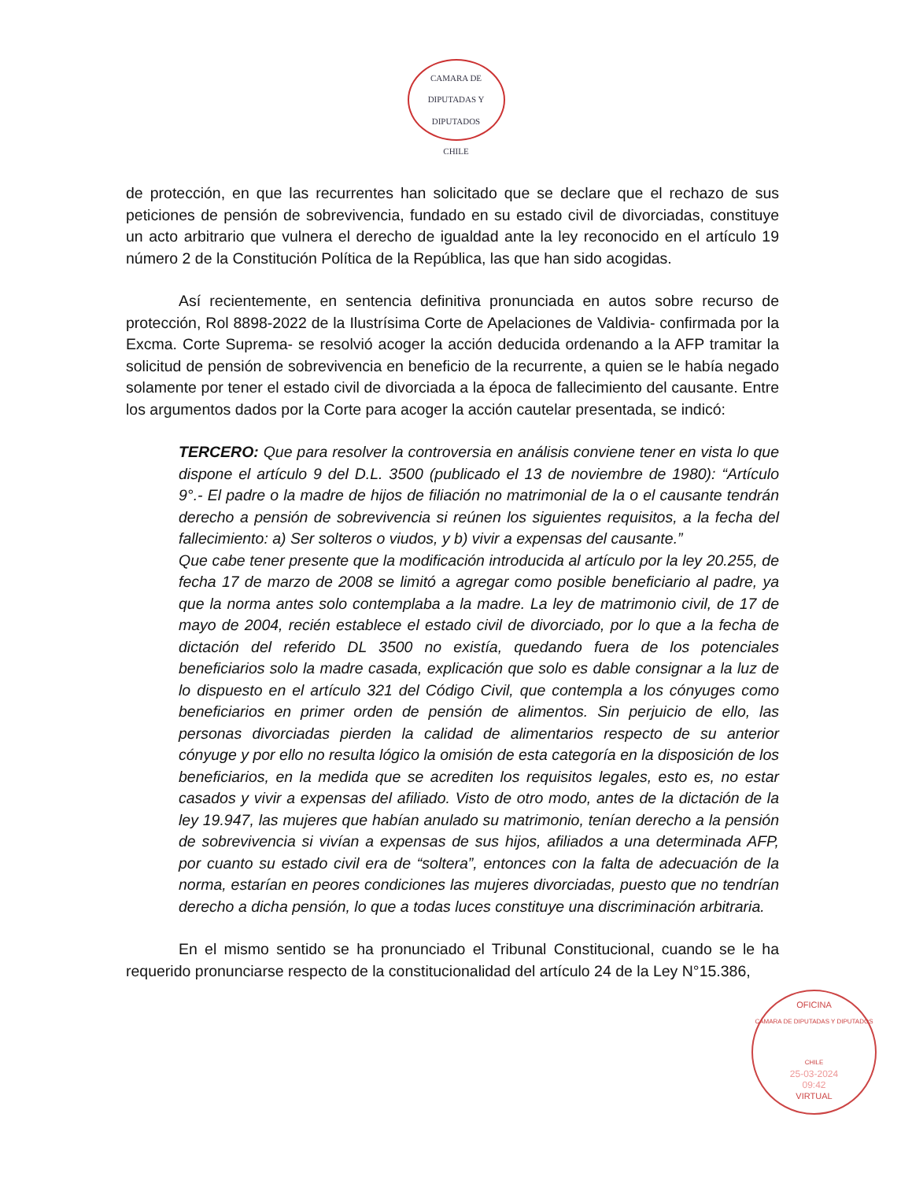CAMARA DE DIPUTADAS Y DIPUTADOS
CHILE
de protección, en que las recurrentes han solicitado que se declare que el rechazo de sus peticiones de pensión de sobrevivencia, fundado en su estado civil de divorciadas, constituye un acto arbitrario que vulnera el derecho de igualdad ante la ley reconocido en el artículo 19 número 2 de la Constitución Política de la República, las que han sido acogidas.
Así recientemente, en sentencia definitiva pronunciada en autos sobre recurso de protección, Rol 8898-2022 de la Ilustrísima Corte de Apelaciones de Valdivia- confirmada por la Excma. Corte Suprema- se resolvió acoger la acción deducida ordenando a la AFP tramitar la solicitud de pensión de sobrevivencia en beneficio de la recurrente, a quien se le había negado solamente por tener el estado civil de divorciada a la época de fallecimiento del causante. Entre los argumentos dados por la Corte para acoger la acción cautelar presentada, se indicó:
TERCERO: Que para resolver la controversia en análisis conviene tener en vista lo que dispone el artículo 9 del D.L. 3500 (publicado el 13 de noviembre de 1980): “Artículo 9°.- El padre o la madre de hijos de filiación no matrimonial de la o el causante tendrán derecho a pensión de sobrevivencia si reúnen los siguientes requisitos, a la fecha del fallecimiento: a) Ser solteros o viudos, y b) vivir a expensas del causante.”
Que cabe tener presente que la modificación introducida al artículo por la ley 20.255, de fecha 17 de marzo de 2008 se limitó a agregar como posible beneficiario al padre, ya que la norma antes solo contemplaba a la madre. La ley de matrimonio civil, de 17 de mayo de 2004, recién establece el estado civil de divorciado, por lo que a la fecha de dictación del referido DL 3500 no existía, quedando fuera de los potenciales beneficiarios solo la madre casada, explicación que solo es dable consignar a la luz de lo dispuesto en el artículo 321 del Código Civil, que contempla a los cónyuges como beneficiarios en primer orden de pensión de alimentos. Sin perjuicio de ello, las personas divorciadas pierden la calidad de alimentarios respecto de su anterior cónyuge y por ello no resulta lógico la omisión de esta categoría en la disposición de los beneficiarios, en la medida que se acrediten los requisitos legales, esto es, no estar casados y vivir a expensas del afiliado. Visto de otro modo, antes de la dictación de la ley 19.947, las mujeres que habían anulado su matrimonio, tenían derecho a la pensión de sobrevivencia si vivían a expensas de sus hijos, afiliados a una determinada AFP, por cuanto su estado civil era de “soltera”, entonces con la falta de adecuación de la norma, estarían en peores condiciones las mujeres divorciadas, puesto que no tendrían derecho a dicha pensión, lo que a todas luces constituye una discriminación arbitraria.
En el mismo sentido se ha pronunciado el Tribunal Constitucional, cuando se le ha requerido pronunciarse respecto de la constitucionalidad del artículo 24 de la Ley N°15.386,
OFICINA
CAMARA DE DIPUTADAS Y DIPUTADOS
CHILE
25-03-2024
09:42
VIRTUAL